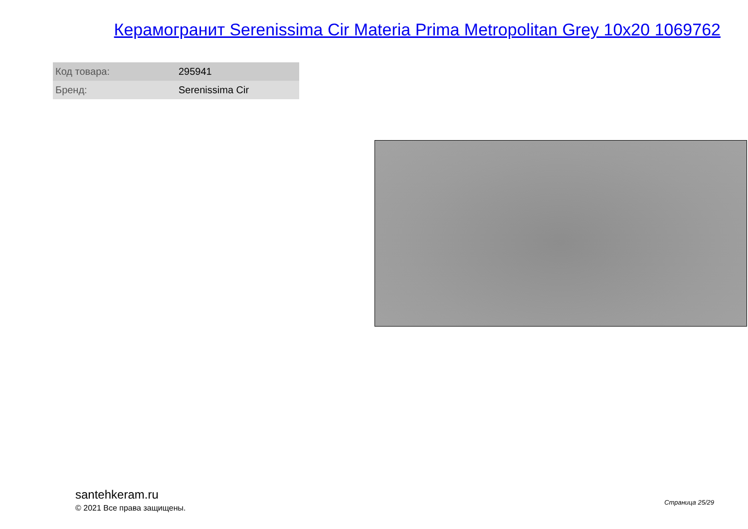Керамогранит Serenissima Cir Materia Prima Metropolitan Grey 10x20 1069762
| Код товара: | 295941 |
| Бренд: | Serenissima Cir |
santehkeram.ru
© 2021 Все права защищены.
Страница 25/29